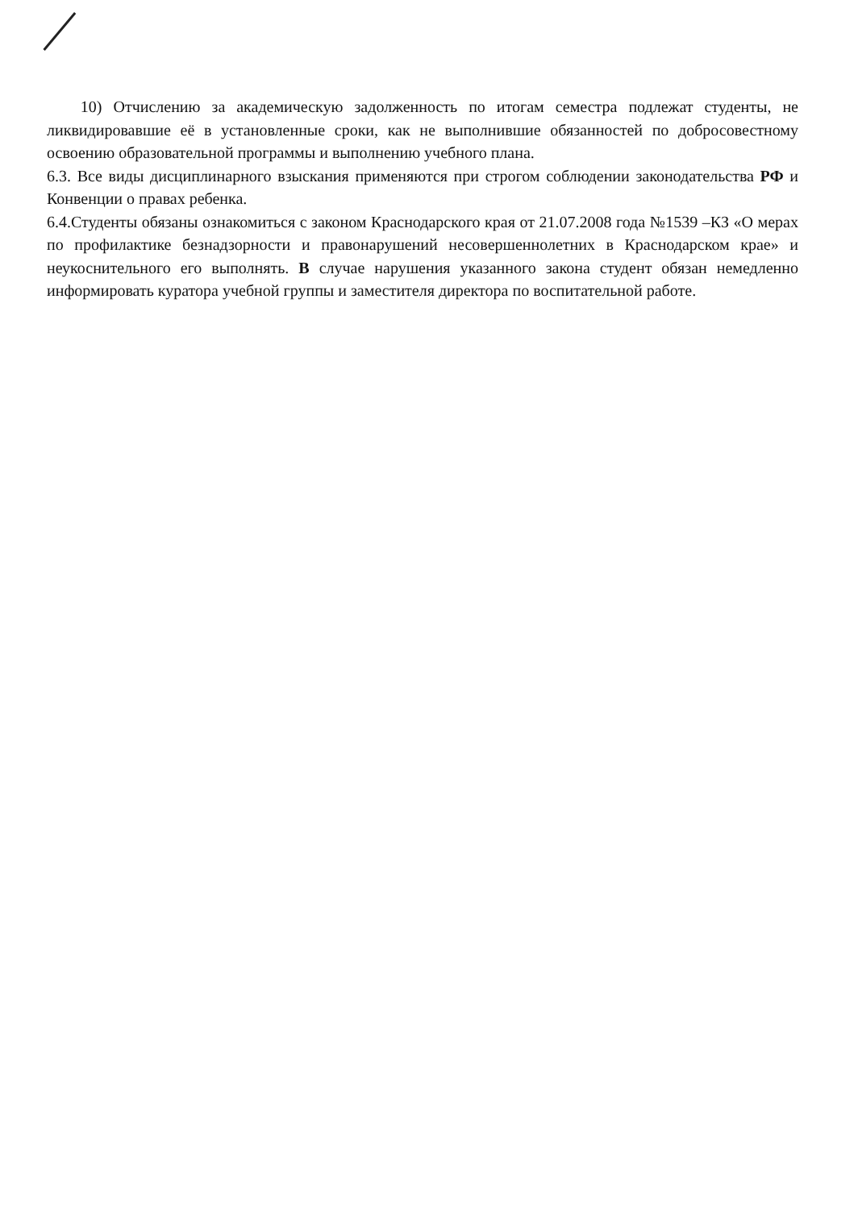10) Отчислению за академическую задолженность по итогам семестра подлежат студенты, не ликвидировавшие её в установленные сроки, как не выполнившие обязанностей по добросовестному освоению образовательной программы и выполнению учебного плана.
6.3. Все виды дисциплинарного взыскания применяются при строгом соблюдении законодательства РФ и Конвенции о правах ребенка.
6.4.Студенты обязаны ознакомиться с законом Краснодарского края от 21.07.2008 года №1539 –КЗ «О мерах по профилактике безнадзорности и правонарушений несовершеннолетних в Краснодарском крае» и неукоснительного его выполнять. В случае нарушения указанного закона студент обязан немедленно информировать куратора учебной группы и заместителя директора по воспитательной работе.